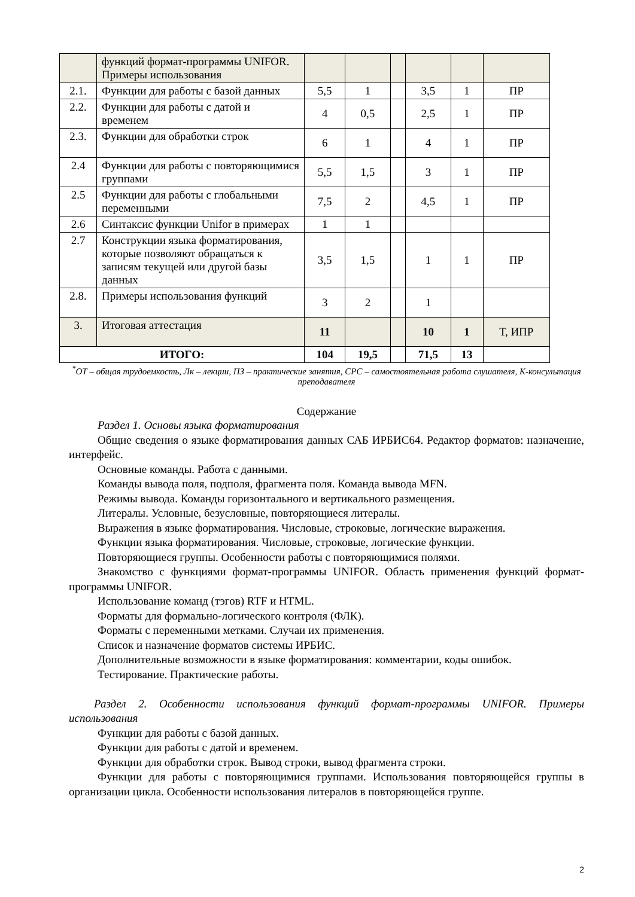| | функций формат-программы UNIFOR. Примеры использования | | | | | | |
| 2.1. | Функции для работы с базой данных | 5,5 | 1 | | 3,5 | 1 | ПР |
| 2.2. | Функции для работы с датой и временем | 4 | 0,5 | | 2,5 | 1 | ПР |
| 2.3. | Функции для обработки строк | 6 | 1 | | 4 | 1 | ПР |
| 2.4 | Функции для работы с повторяющимися группами | 5,5 | 1,5 | | 3 | 1 | ПР |
| 2.5 | Функции для работы с глобальными переменными | 7,5 | 2 | | 4,5 | 1 | ПР |
| 2.6 | Синтаксис функции Unifor в примерах | 1 | 1 | | | | |
| 2.7 | Конструкции языка форматирования, которые позволяют обращаться к записям текущей или другой базы данных | 3,5 | 1,5 | | 1 | 1 | ПР |
| 2.8. | Примеры использования функций | 3 | 2 | | 1 | | |
| 3. | Итоговая аттестация | 11 | | | 10 | 1 | Т, ИПР |
| ИТОГО: | | 104 | 19,5 | | 71,5 | 13 | |
<sup>*</sup> ОТ – общая трудоемкость, Лк – лекции, ПЗ – практические занятия, СРС – самостоятельная работа слушателя, К-консультация преподавателя
Содержание
Раздел 1. Основы языка форматирования
Общие сведения о языке форматирования данных САБ ИРБИС64. Редактор форматов: назначение, интерфейс.
Основные команды. Работа с данными.
Команды вывода поля, подполя, фрагмента поля. Команда вывода MFN.
Режимы вывода. Команды горизонтального и вертикального размещения.
Литералы. Условные, безусловные, повторяющиеся литералы.
Выражения в языке форматирования. Числовые, строковые, логические выражения.
Функции языка форматирования. Числовые, строковые, логические функции.
Повторяющиеся группы. Особенности работы с повторяющимися полями.
Знакомство с функциями формат-программы UNIFOR. Область применения функций формат-программы UNIFOR.
Использование команд (тэгов) RTF и HTML.
Форматы для формально-логического контроля (ФЛК).
Форматы с переменными метками. Случаи их применения.
Список и назначение форматов системы ИРБИС.
Дополнительные возможности в языке форматирования: комментарии, коды ошибок.
Тестирование. Практические работы.
Раздел 2. Особенности использования функций формат-программы UNIFOR. Примеры использования
Функции для работы с базой данных.
Функции для работы с датой и временем.
Функции для обработки строк. Вывод строки, вывод фрагмента строки.
Функции для работы с повторяющимися группами. Использования повторяющейся группы в организации цикла. Особенности использования литералов в повторяющейся группе.
2